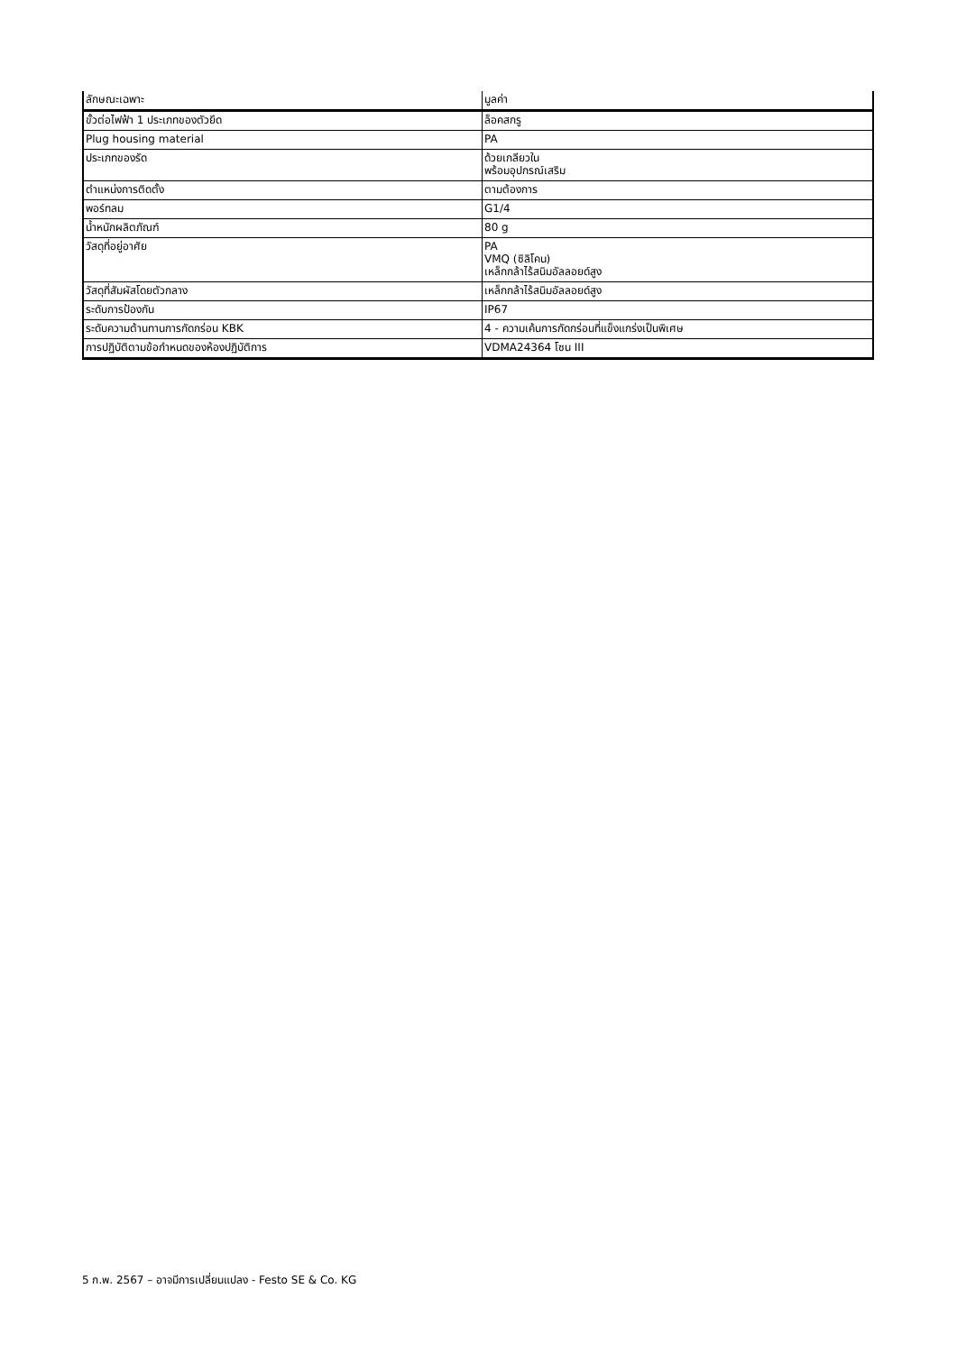| ลักษณะเฉพาะ | มูลค่า |
| --- | --- |
| ขั้วต่อไฟฟ้า 1 ประเภทของตัวยึด | ล็อคสกรู |
| Plug housing material | PA |
| ประเภทของรัด | ด้วยเกลียวใน พร้อมอุปกรณ์เสริม |
| ตำแหน่งการติดตั้ง | ตามต้องการ |
| พอร์ทลม | G1/4 |
| น้ำหนักผลิตภัณฑ์ | 80 g |
| วัสดุที่อยู่อาศัย | PA VMQ (ซิลิโคน) เหล็กกล้าไร้สนิมอัลลอยด์สูง |
| วัสดุที่สัมผัสโดยตัวกลาง | เหล็กกล้าไร้สนิมอัลลอยด์สูง |
| ระดับการป้องกัน | IP67 |
| ระดับความต้านทานการกัดกร่อน KBK | 4 - ความเค้นการกัดกร่อนที่แข็งแกร่งเป็นพิเศษ |
| การปฏิบัติตามข้อกำหนดของห้องปฏิบัติการ | VDMA24364 โซน III |
5 ก.พ. 2567 – อาจมีการเปลี่ยนแปลง - Festo SE & Co. KG